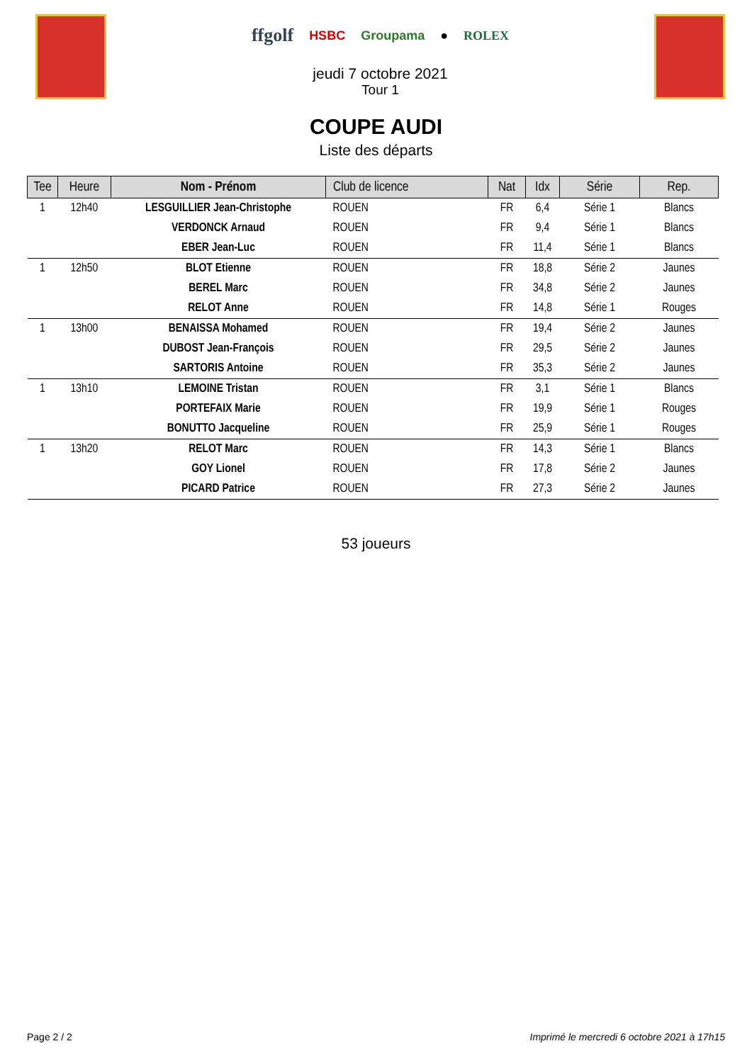ffgolf HSBC Groupama ● ROLEX
jeudi 7 octobre 2021
Tour 1
COUPE AUDI
Liste des départs
| Tee | Heure | Nom - Prénom | Club de licence | Nat | Idx | Série | Rep. |
| --- | --- | --- | --- | --- | --- | --- | --- |
| 1 | 12h40 | LESGUILLIER Jean-Christophe | ROUEN | FR | 6,4 | Série 1 | Blancs |
| | | VERDONCK Arnaud | ROUEN | FR | 9,4 | Série 1 | Blancs |
| | | EBER Jean-Luc | ROUEN | FR | 11,4 | Série 1 | Blancs |
| 1 | 12h50 | BLOT Etienne | ROUEN | FR | 18,8 | Série 2 | Jaunes |
| | | BEREL Marc | ROUEN | FR | 34,8 | Série 2 | Jaunes |
| | | RELOT Anne | ROUEN | FR | 14,8 | Série 1 | Rouges |
| 1 | 13h00 | BENAISSA Mohamed | ROUEN | FR | 19,4 | Série 2 | Jaunes |
| | | DUBOST Jean-François | ROUEN | FR | 29,5 | Série 2 | Jaunes |
| | | SARTORIS Antoine | ROUEN | FR | 35,3 | Série 2 | Jaunes |
| 1 | 13h10 | LEMOINE Tristan | ROUEN | FR | 3,1 | Série 1 | Blancs |
| | | PORTEFAIX Marie | ROUEN | FR | 19,9 | Série 1 | Rouges |
| | | BONUTTO Jacqueline | ROUEN | FR | 25,9 | Série 1 | Rouges |
| 1 | 13h20 | RELOT Marc | ROUEN | FR | 14,3 | Série 1 | Blancs |
| | | GOY Lionel | ROUEN | FR | 17,8 | Série 2 | Jaunes |
| | | PICARD Patrice | ROUEN | FR | 27,3 | Série 2 | Jaunes |
53 joueurs
Page 2 / 2 Imprimé le mercredi 6 octobre 2021 à 17h15